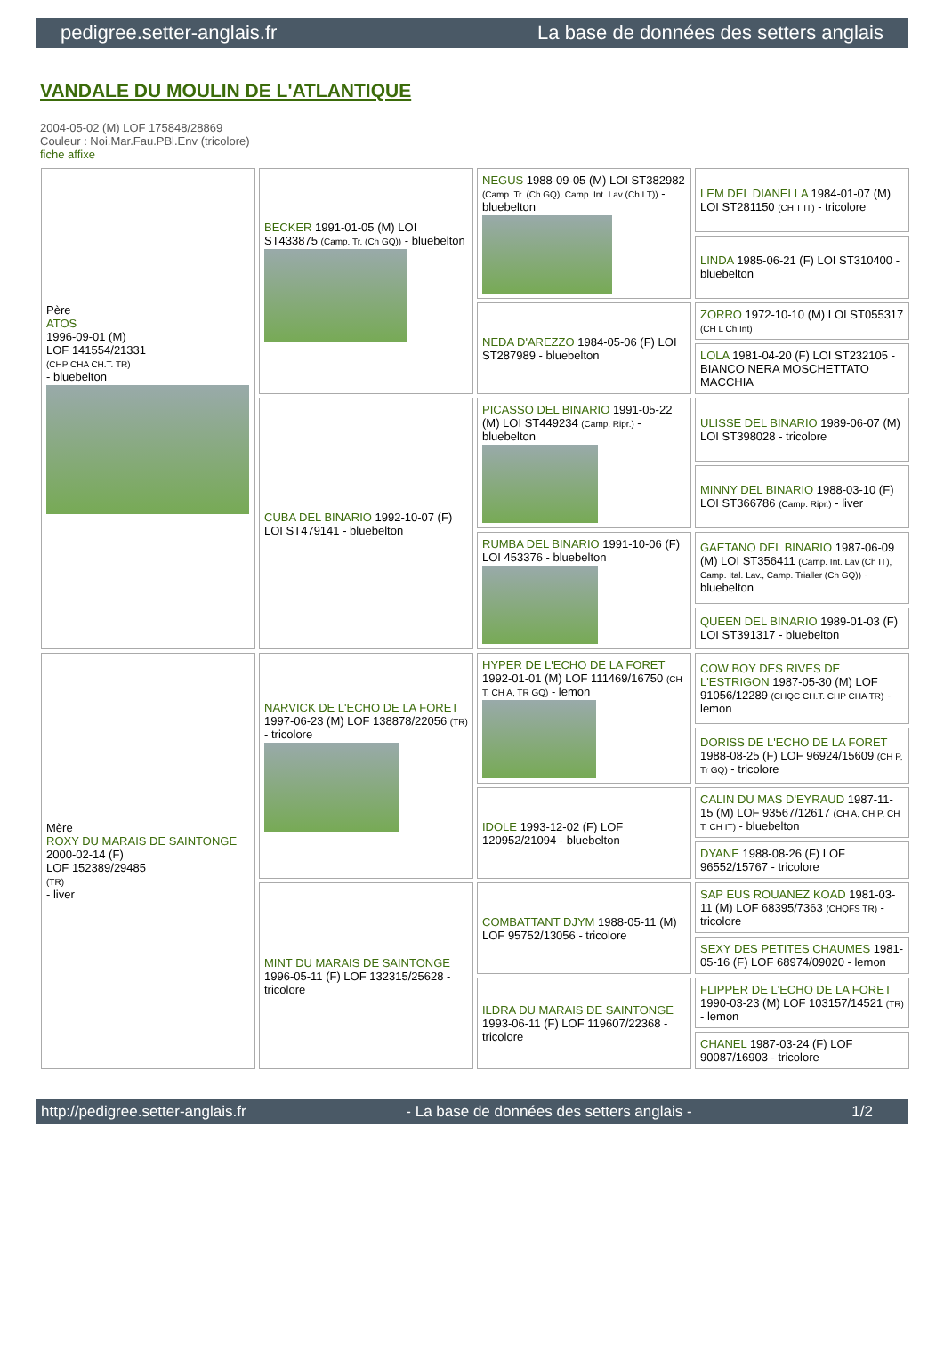pedigree.setter-anglais.fr La base de données des setters anglais
VANDALE DU MOULIN DE L'ATLANTIQUE
2004-05-02 (M) LOF 175848/28869
Couleur : Noi.Mar.Fau.PBl.Env (tricolore)
fiche affixe
| Père ATOS 1996-09-01 (M) LOF 141554/21331 (CHP CHA CH.T. TR) - bluebelton | BECKER 1991-01-05 (M) LOI ST433875 (Camp. Tr. (Ch GQ)) - bluebelton | NEGUS 1988-09-05 (M) LOI ST382982 (Camp. Tr. (Ch GQ), Camp. Int. Lav (Ch I T)) - bluebelton | LEM DEL DIANELLA 1984-01-07 (M) LOI ST281150 (CH T IT) - tricolore |
| | | | LINDA 1985-06-21 (F) LOI ST310400 - bluebelton |
| | | NEDA D'AREZZO 1984-05-06 (F) LOI ST287989 - bluebelton | ZORRO 1972-10-10 (M) LOI ST055317 (CH L Ch Int) |
| | | | LOLA 1981-04-20 (F) LOI ST232105 - BIANCO NERA MOSCHETTATO MACCHIA |
| | CUBA DEL BINARIO 1992-10-07 (F) LOI ST479141 - bluebelton | PICASSO DEL BINARIO 1991-05-22 (M) LOI ST449234 (Camp. Ripr.) - bluebelton | ULISSE DEL BINARIO 1989-06-07 (M) LOI ST398028 - tricolore |
| | | | MINNY DEL BINARIO 1988-03-10 (F) LOI ST366786 (Camp. Ripr.) - liver |
| | | RUMBA DEL BINARIO 1991-10-06 (F) LOI 453376 - bluebelton | GAETANO DEL BINARIO 1987-06-09 (M) LOI ST356411 (Camp. Int. Lav (Ch IT), Camp. Ital. Lav., Camp. Trialler (Ch GQ)) - bluebelton |
| | | | QUEEN DEL BINARIO 1989-01-03 (F) LOI ST391317 - bluebelton |
| Mère ROXY DU MARAIS DE SAINTONGE 2000-02-14 (F) LOF 152389/29485 (TR) - liver | NARVICK DE L'ECHO DE LA FORET 1997-06-23 (M) LOF 138878/22056 (TR) - tricolore | HYPER DE L'ECHO DE LA FORET 1992-01-01 (M) LOF 111469/16750 (CH T, CH A, TR GQ) - lemon | COW BOY DES RIVES DE L'ESTRIGON 1987-05-30 (M) LOF 91056/12289 (CHQC CH.T. CHP CHA TR) - lemon |
| | | | DORISS DE L'ECHO DE LA FORET 1988-08-25 (F) LOF 96924/15609 (CH P, Tr GQ) - tricolore |
| | | IDOLE 1993-12-02 (F) LOF 120952/21094 - bluebelton | CALIN DU MAS D'EYRAUD 1987-11-15 (M) LOF 93567/12617 (CH A, CH P, CH T, CH IT) - bluebelton |
| | | | DYANE 1988-08-26 (F) LOF 96552/15767 - tricolore |
| | MINT DU MARAIS DE SAINTONGE 1996-05-11 (F) LOF 132315/25628 - tricolore | COMBATTANT DJYM 1988-05-11 (M) LOF 95752/13056 - tricolore | SAP EUS ROUANEZ KOAD 1981-03-11 (M) LOF 68395/7363 (CHQFS TR) - tricolore |
| | | | SEXY DES PETITES CHAUMES 1981-05-16 (F) LOF 68974/09020 - lemon |
| | | ILDRA DU MARAIS DE SAINTONGE 1993-06-11 (F) LOF 119607/22368 - tricolore | FLIPPER DE L'ECHO DE LA FORET 1990-03-23 (M) LOF 103157/14521 (TR) - lemon |
| | | | CHANEL 1987-03-24 (F) LOF 90087/16903 - tricolore |
http://pedigree.setter-anglais.fr - La base de données des setters anglais - 1/2